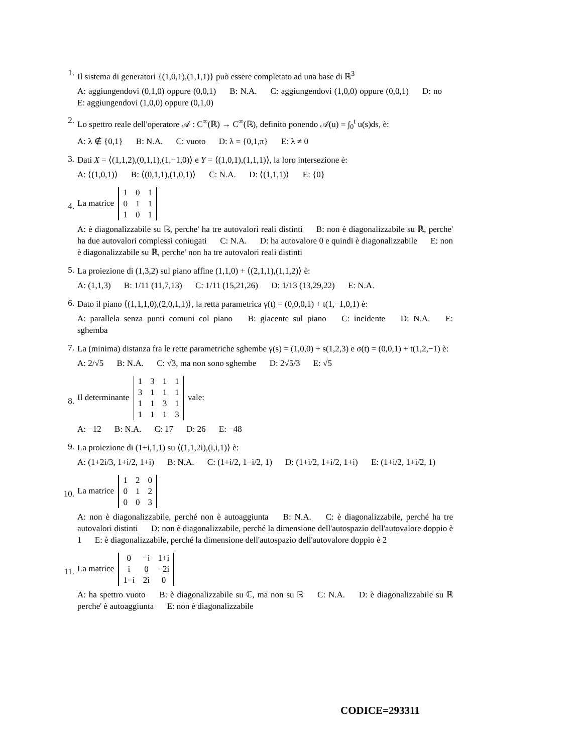1.
Il sistema di generatori {(1,0,1),(1,1,1)} può essere completato ad una base di ℝ<sup>3</sup>
A: aggiungendovi (0,1,0) oppure (0,0,1) B: N.A. C: aggiungendovi (1,0,0) oppure (0,0,1) D: no E: aggiungendovi (1,0,0) oppure (0,1,0)
2.
Lo spettro reale dell'operatore 𝒜 : C<sup>∞</sup>(ℝ) → C<sup>∞</sup>(ℝ), definito ponendo 𝒜(u) = ∫<sub>0</sub><sup>t</sup> u(s)ds, è:
A: λ ∉ {0,1} B: N.A. C: vuoto D: λ = {0,1,π} E: λ ≠ 0
3.
Dati X = ⟨(1,1,2),(0,1,1),(1,−1,0)⟩ e Y = ⟨(1,0,1),(1,1,1)⟩, la loro intersezione è:
A: ⟨(1,0,1)⟩ B: ⟨(0,1,1),(1,0,1)⟩ C: N.A. D: ⟨(1,1,1)⟩ E: {0}
4.
La matrice
| 1 | 0 | 1 |
| 0 | 1 | 1 |
| 1 | 0 | 1 |
A: è diagonalizzabile su ℝ, perche' ha tre autovalori reali distinti B: non è diagonalizzabile su ℝ, perche' ha due autovalori complessi coniugati C: N.A. D: ha autovalore 0 e quindi è diagonalizzabile E: non è diagonalizzabile su ℝ, perche' non ha tre autovalori reali distinti
5.
La proiezione di (1,3,2) sul piano affine (1,1,0) + ⟨(2,1,1),(1,1,2)⟩ è:
A: (1,1,3) B: 1/11 (11,7,13) C: 1/11 (15,21,26) D: 1/13 (13,29,22) E: N.A.
6.
Dato il piano ⟨(1,1,1,0),(2,0,1,1)⟩, la retta parametrica γ(t) = (0,0,0,1) + t(1,−1,0,1) è:
A: parallela senza punti comuni col piano B: giacente sul piano C: incidente D: N.A. E: sghemba
7.
La (minima) distanza fra le rette parametriche sghembe γ(s) = (1,0,0) + s(1,2,3) e σ(t) = (0,0,1) + t(1,2,−1) è:
A: 2/√5 B: N.A. C: √3, ma non sono sghembe D: 2√5/3 E: √5
8.
Il determinante
| 1 | 3 | 1 | 1 |
| 3 | 1 | 1 | 1 |
| 1 | 1 | 3 | 1 |
| 1 | 1 | 1 | 3 |
vale:
A: −12 B: N.A. C: 17 D: 26 E: −48
9.
La proiezione di (1+i,1,1) su ⟨(1,1,2i),(i,i,1)⟩ è:
A: (1+2i/3, 1+i/2, 1+i) B: N.A. C: (1+i/2, 1−i/2, 1) D: (1+i/2, 1+i/2, 1+i) E: (1+i/2, 1+i/2, 1)
10.
La matrice
| 1 | 2 | 0 |
| 0 | 1 | 2 |
| 0 | 0 | 3 |
A: non è diagonalizzabile, perché non è autoaggiunta B: N.A. C: è diagonalizzabile, perché ha tre autovalori distinti D: non è diagonalizzabile, perché la dimensione dell'autospazio dell'autovalore doppio è 1 E: è diagonalizzabile, perché la dimensione dell'autospazio dell'autovalore doppio è 2
11.
La matrice
| 0 | −i | 1+i |
| i | 0 | −2i |
| 1−i | 2i | 0 |
A: ha spettro vuoto B: è diagonalizzabile su ℂ, ma non su ℝ C: N.A. D: è diagonalizzabile su ℝ perche' è autoaggiunta E: non è diagonalizzabile
CODICE=293311